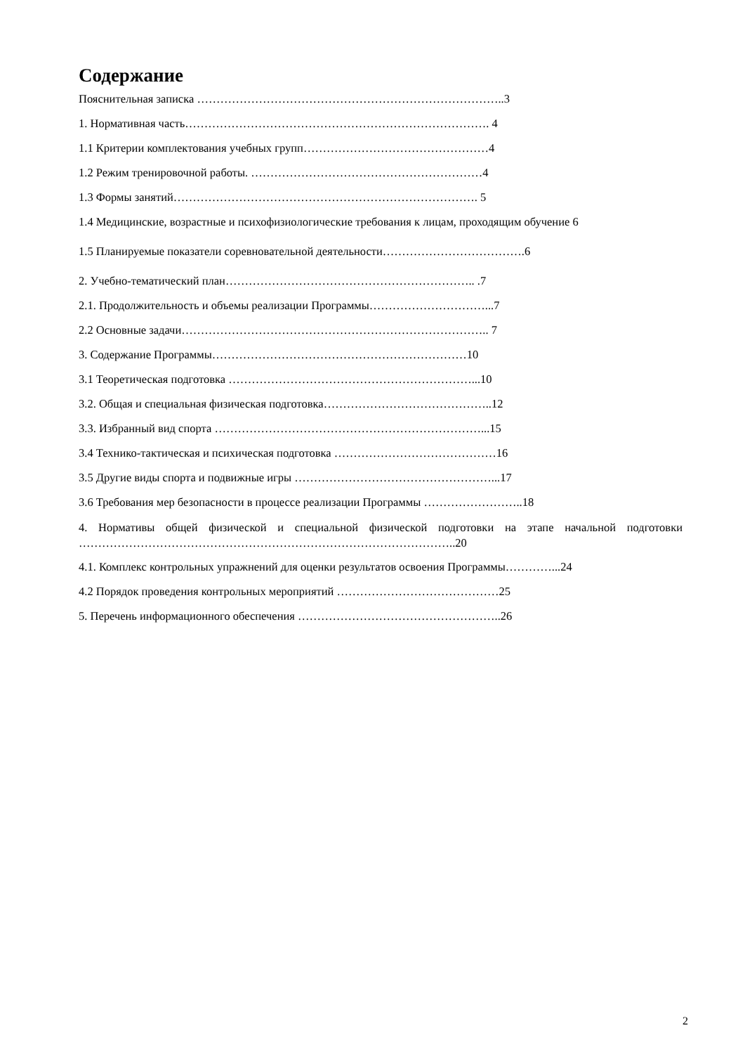Содержание
Пояснительная записка ……………………………………………………………………..3
1. Нормативная часть……………………………………………………………………. 4
1.1 Критерии комплектования учебных групп…………………………………………4
1.2 Режим тренировочной работы. ……………………………………………………4
1.3 Формы занятий……………………………………………………………………. 5
1.4 Медицинские, возрастные и психофизиологические требования к лицам, проходящим обучение 6
1.5 Планируемые показатели соревновательной деятельности……………………………….6
2. Учебно-тематический план……………………………………………………….. .7
2.1. Продолжительность и объемы реализации Программы…………………………...7
2.2 Основные задачи…………………………………………………………………….. 7
3. Содержание Программы…………………………………………………………10
3.1 Теоретическая подготовка ………………………………………………………...10
3.2. Общая и специальная физическая подготовка……………………………………..12
3.3. Избранный вид спорта ……………………………………………………………...15
3.4 Технико-тактическая и психическая подготовка ……………………………………16
3.5 Другие виды спорта и подвижные игры ……………………………………………...17
3.6 Требования мер безопасности в процессе реализации Программы ……………………..18
4. Нормативы общей физической и специальной физической подготовки на этапе начальной подготовки ……………………………………………………………………………………..20
4.1. Комплекс контрольных упражнений для оценки результатов освоения Программы…………...24
4.2 Порядок проведения контрольных мероприятий ……………………………………25
5. Перечень информационного обеспечения ……………………………………………..26
2